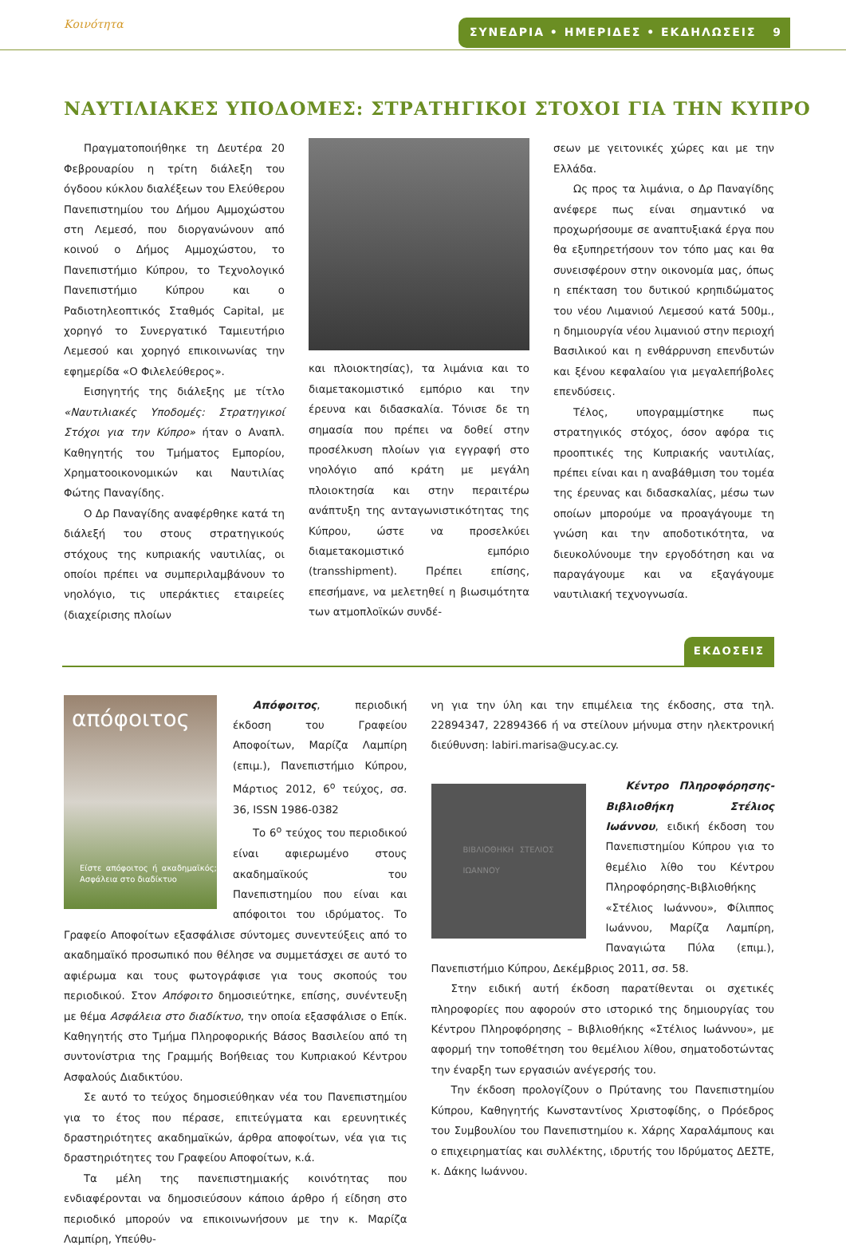Κοινότητα ΣΥΝΕΔΡΙΑ • ΗΜΕΡΙΔΕΣ • ΕΚΔΗΛΩΣΕΙΣ 9
ΝΑΥΤΙΛΙΑΚΕΣ ΥΠΟΔΟΜΕΣ: ΣΤΡΑΤΗΓΙΚΟΙ ΣΤΟΧΟΙ ΓΙΑ ΤΗΝ ΚΥΠΡΟ
Πραγματοποιήθηκε τη Δευτέρα 20 Φεβρουαρίου η τρίτη διάλεξη του όγδοου κύκλου διαλέξεων του Ελεύθερου Πανεπιστημίου του Δήμου Αμμοχώστου στη Λεμεσό, που διοργανώνουν από κοινού ο Δήμος Αμμοχώστου, το Πανεπιστήμιο Κύπρου, το Τεχνολογικό Πανεπιστήμιο Κύπρου και ο Ραδιοτηλεοπτικός Σταθμός Capital, με χορηγό το Συνεργατικό Ταμιευτήριο Λεμεσού και χορηγό επικοινωνίας την εφημερίδα «Ο Φιλελεύθερος».
Εισηγητής της διάλεξης με τίτλο «Ναυτιλιακές Υποδομές: Στρατηγικοί Στόχοι για την Κύπρο» ήταν ο Αναπλ. Καθηγητής του Τμήματος Εμπορίου, Χρηματοοικονομικών και Ναυτιλίας Φώτης Παναγίδης.
Ο Δρ Παναγίδης αναφέρθηκε κατά τη διάλεξή του στους στρατηγικούς στόχους της κυπριακής ναυτιλίας, οι οποίοι πρέπει να συμπεριλαμβάνουν το νηολόγιο, τις υπεράκτιες εταιρείες (διαχείρισης πλοίων
και πλοιοκτησίας), τα λιμάνια και το διαμετακομιστικό εμπόριο και την έρευνα και διδασκαλία. Τόνισε δε τη σημασία που πρέπει να δοθεί στην προσέλκυση πλοίων για εγγραφή στο νηολόγιο από κράτη με μεγάλη πλοιοκτησία και στην περαιτέρω ανάπτυξη της ανταγωνιστικότητας της Κύπρου, ώστε να προσελκύει διαμετακομιστικό εμπόριο (transshipment). Πρέπει επίσης, επεσήμανε, να μελετηθεί η βιωσιμότητα των ατμοπλοϊκών συνδέ-
σεων με γειτονικές χώρες και με την Ελλάδα.
Ως προς τα λιμάνια, ο Δρ Παναγίδης ανέφερε πως είναι σημαντικό να προχωρήσουμε σε αναπτυξιακά έργα που θα εξυπηρετήσουν τον τόπο μας και θα συνεισφέρουν στην οικονομία μας, όπως η επέκταση του δυτικού κρηπιδώματος του νέου Λιμανιού Λεμεσού κατά 500μ., η δημιουργία νέου λιμανιού στην περιοχή Βασιλικού και η ενθάρρυνση επενδυτών και ξένου κεφαλαίου για μεγαλεπήβολες επενδύσεις.
Τέλος, υπογραμμίστηκε πως στρατηγικός στόχος, όσον αφόρα τις προοπτικές της Κυπριακής ναυτιλίας, πρέπει είναι και η αναβάθμιση του τομέα της έρευνας και διδασκαλίας, μέσω των οποίων μπορούμε να προαγάγουμε τη γνώση και την αποδοτικότητα, να διευκολύνουμε την εργοδότηση και να παραγάγουμε και να εξαγάγουμε ναυτιλιακή τεχνογνωσία.
ΕΚΔΟΣΕΙΣ
απόφοιτος
Είστε απόφοιτος ή ακαδημαϊκός; Ασφάλεια στο διαδίκτυο
Απόφοιτος, περιοδική έκδοση του Γραφείου Αποφοίτων, Μαρίζα Λαμπίρη (επιμ.), Πανεπιστήμιο Κύπρου, Μάρτιος 2012, 6<sup>ο</sup> τεύχος, σσ. 36, ISSN 1986-0382
Το 6<sup>ο</sup> τεύχος του περιοδικού είναι αφιερωμένο στους ακαδημαϊκούς του Πανεπιστημίου που είναι και απόφοιτοι του ιδρύματος. Το Γραφείο Αποφοίτων εξασφάλισε σύντομες συνεντεύξεις από το ακαδημαϊκό προσωπικό που θέλησε να συμμετάσχει σε αυτό το αφιέρωμα και τους φωτογράφισε για τους σκοπούς του περιοδικού. Στον Απόφοιτο δημοσιεύτηκε, επίσης, συνέντευξη με θέμα Ασφάλεια στο διαδίκτυο, την οποία εξασφάλισε ο Επίκ. Καθηγητής στο Τμήμα Πληροφορικής Βάσος Βασιλείου από τη συντονίστρια της Γραμμής Βοήθειας του Κυπριακού Κέντρου Ασφαλούς Διαδικτύου.
Σε αυτό το τεύχος δημοσιεύθηκαν νέα του Πανεπιστημίου για το έτος που πέρασε, επιτεύγματα και ερευνητικές δραστηριότητες ακαδημαϊκών, άρθρα αποφοίτων, νέα για τις δραστηριότητες του Γραφείου Αποφοίτων, κ.ά.
Τα μέλη της πανεπιστημιακής κοινότητας που ενδιαφέρονται να δημοσιεύσουν κάποιο άρθρο ή είδηση στο περιοδικό μπορούν να επικοινωνήσουν με την κ. Μαρίζα Λαμπίρη, Υπεύθυ-
νη για την ύλη και την επιμέλεια της έκδοσης, στα τηλ. 22894347, 22894366 ή να στείλουν μήνυμα στην ηλεκτρονική διεύθυνση: labiri.marisa@ucy.ac.cy.
ΒΙΒΛΙΟΘΗΚΗ ΣΤΕΛΙΟΣ ΙΩΑΝΝΟΥ
Κέντρο Πληροφόρησης-Βιβλιοθήκη Στέλιος Ιωάννου, ειδική έκδοση του Πανεπιστημίου Κύπρου για το θεμέλιο λίθο του Κέντρου Πληροφόρησης-Βιβλιοθήκης «Στέλιος Ιωάννου», Φίλιππος Ιωάννου, Μαρίζα Λαμπίρη, Παναγιώτα Πύλα (επιμ.), Πανεπιστήμιο Κύπρου, Δεκέμβριος 2011, σσ. 58.
Στην ειδική αυτή έκδοση παρατίθενται οι σχετικές πληροφορίες που αφορούν στο ιστορικό της δημιουργίας του Κέντρου Πληροφόρησης – Βιβλιοθήκης «Στέλιος Ιωάννου», με αφορμή την τοποθέτηση του θεμέλιου λίθου, σηματοδοτώντας την έναρξη των εργασιών ανέγερσής του.
Την έκδοση προλογίζουν ο Πρύτανης του Πανεπιστημίου Κύπρου, Καθηγητής Κωνσταντίνος Χριστοφίδης, ο Πρόεδρος του Συμβουλίου του Πανεπιστημίου κ. Χάρης Χαραλάμπους και ο επιχειρηματίας και συλλέκτης, ιδρυτής του Ιδρύματος ΔΕΣΤΕ, κ. Δάκης Ιωάννου.